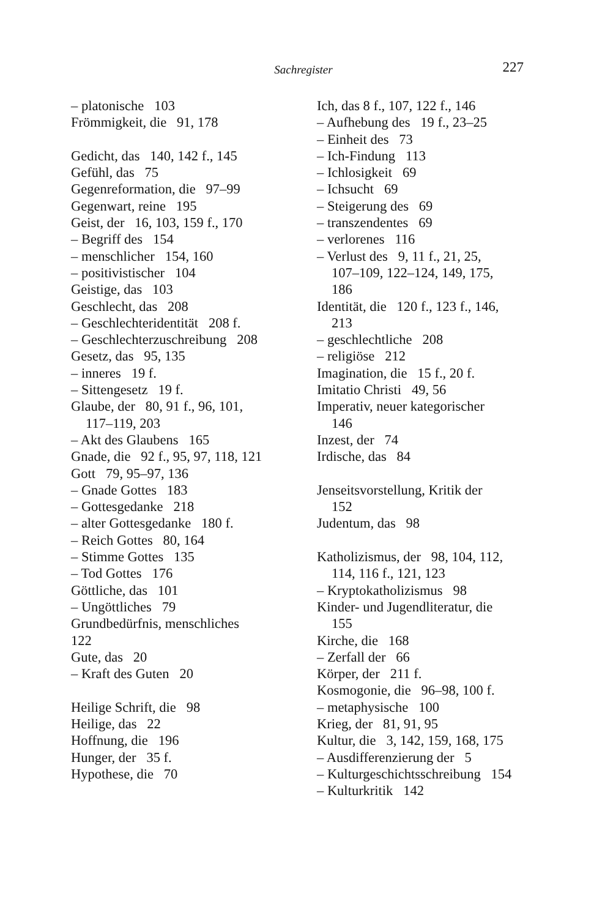Sachregister 227
– platonische 103
Frömmigkeit, die 91, 178
Gedicht, das 140, 142 f., 145
Gefühl, das 75
Gegenreformation, die 97–99
Gegenwart, reine 195
Geist, der 16, 103, 159 f., 170
– Begriff des 154
– menschlicher 154, 160
– positivistischer 104
Geistige, das 103
Geschlecht, das 208
– Geschlechteridentität 208 f.
– Geschlechterzuschreibung 208
Gesetz, das 95, 135
– inneres 19 f.
– Sittengesetz 19 f.
Glaube, der 80, 91 f., 96, 101,
117–119, 203
– Akt des Glaubens 165
Gnade, die 92 f., 95, 97, 118, 121
Gott 79, 95–97, 136
– Gnade Gottes 183
– Gottesgedanke 218
– alter Gottesgedanke 180 f.
– Reich Gottes 80, 164
– Stimme Gottes 135
– Tod Gottes 176
Göttliche, das 101
– Ungöttliches 79
Grundbedürfnis, menschliches
122
Gute, das 20
– Kraft des Guten 20
Heilige Schrift, die 98
Heilige, das 22
Hoffnung, die 196
Hunger, der 35 f.
Hypothese, die 70
Ich, das 8 f., 107, 122 f., 146
– Aufhebung des 19 f., 23–25
– Einheit des 73
– Ich-Findung 113
– Ichlosigkeit 69
– Ichsucht 69
– Steigerung des 69
– transzendentes 69
– verlorenes 116
– Verlust des 9, 11 f., 21, 25,
107–109, 122–124, 149, 175,
186
Identität, die 120 f., 123 f., 146,
213
– geschlechtliche 208
– religiöse 212
Imagination, die 15 f., 20 f.
Imitatio Christi 49, 56
Imperativ, neuer kategorischer
146
Inzest, der 74
Irdische, das 84
Jenseitsvorstellung, Kritik der
152
Judentum, das 98
Katholizismus, der 98, 104, 112,
114, 116 f., 121, 123
– Kryptokatholizismus 98
Kinder- und Jugendliteratur, die
155
Kirche, die 168
– Zerfall der 66
Körper, der 211 f.
Kosmogonie, die 96–98, 100 f.
– metaphysische 100
Krieg, der 81, 91, 95
Kultur, die 3, 142, 159, 168, 175
– Ausdifferenzierung der 5
– Kulturgeschichtsschreibung 154
– Kulturkritik 142